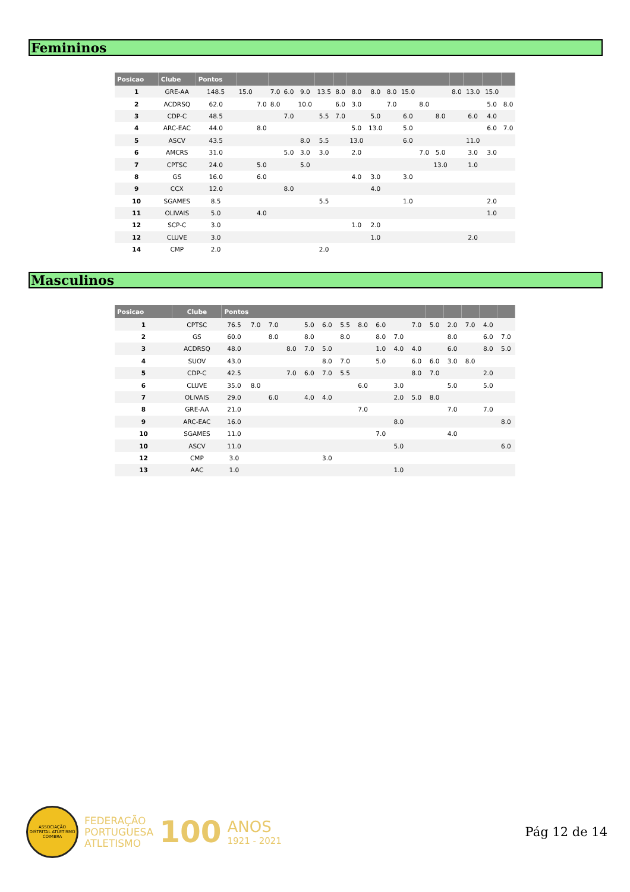Femininos
| Posicao | Clube | Pontos | | | | | | | | | | | | | | | | | |
| --- | --- | --- | --- | --- | --- | --- | --- | --- | --- | --- | --- | --- | --- | --- | --- | --- | --- | --- | --- |
| 1 | GRE-AA | 148.5 | 15.0 | | 7.0 | 6.0 | 9.0 | 13.5 | 8.0 | 8.0 | 8.0 | 8.0 | 15.0 | | | 8.0 | 13.0 | 15.0 | |
| 2 | ACDRSQ | 62.0 | | 7.0 | 8.0 | | 10.0 | | 6.0 | 3.0 | | 7.0 | | 8.0 | | | | 5.0 | 8.0 |
| 3 | CDP-C | 48.5 | | | | 7.0 | | 5.5 | 7.0 | | 5.0 | | 6.0 | | 8.0 | | 6.0 | 4.0 | |
| 4 | ARC-EAC | 44.0 | | 8.0 | | | | | | 5.0 | 13.0 | | 5.0 | | | | | 6.0 | 7.0 |
| 5 | ASCV | 43.5 | | | | | 8.0 | 5.5 | | 13.0 | | | 6.0 | | | | 11.0 | | |
| 6 | AMCRS | 31.0 | | | | 5.0 | 3.0 | 3.0 | | 2.0 | | | | 7.0 | 5.0 | | 3.0 | 3.0 | |
| 7 | CPTSC | 24.0 | | 5.0 | | | 5.0 | | | | | | | | 13.0 | | 1.0 | | |
| 8 | GS | 16.0 | | 6.0 | | | | | | 4.0 | 3.0 | | 3.0 | | | | | | |
| 9 | CCX | 12.0 | | | | 8.0 | | | | | 4.0 | | | | | | | | |
| 10 | SGAMES | 8.5 | | | | | | 5.5 | | | | | 1.0 | | | | | 2.0 | |
| 11 | OLIVAIS | 5.0 | | 4.0 | | | | | | | | | | | | | | 1.0 | |
| 12 | SCP-C | 3.0 | | | | | | | | 1.0 | 2.0 | | | | | | | | |
| 12 | CLUVE | 3.0 | | | | | | | | | 1.0 | | | | | | 2.0 | | |
| 14 | CMP | 2.0 | | | | | | 2.0 | | | | | | | | | | | |
Masculinos
| Posicao | Clube | Pontos | | | | | | | | | | | | | | | |
| --- | --- | --- | --- | --- | --- | --- | --- | --- | --- | --- | --- | --- | --- | --- | --- | --- | --- |
| 1 | CPTSC | 76.5 | 7.0 | 7.0 | | 5.0 | 6.0 | 5.5 | 8.0 | 6.0 | | 7.0 | 5.0 | 2.0 | 7.0 | 4.0 | |
| 2 | GS | 60.0 | | 8.0 | | 8.0 | | 8.0 | | 8.0 | 7.0 | | | 8.0 | | 6.0 | 7.0 |
| 3 | ACDRSQ | 48.0 | | | 8.0 | 7.0 | 5.0 | | | 1.0 | 4.0 | 4.0 | | 6.0 | | 8.0 | 5.0 |
| 4 | SUOV | 43.0 | | | | | 8.0 | 7.0 | | 5.0 | | 6.0 | 6.0 | 3.0 | 8.0 | | |
| 5 | CDP-C | 42.5 | | | 7.0 | 6.0 | 7.0 | 5.5 | | | | 8.0 | 7.0 | | | 2.0 | |
| 6 | CLUVE | 35.0 | 8.0 | | | | | | 6.0 | | 3.0 | | | 5.0 | | 5.0 | |
| 7 | OLIVAIS | 29.0 | | 6.0 | | 4.0 | 4.0 | | | | 2.0 | 5.0 | 8.0 | | | | |
| 8 | GRE-AA | 21.0 | | | | | | | 7.0 | | | | | 7.0 | | 7.0 | |
| 9 | ARC-EAC | 16.0 | | | | | | | | | 8.0 | | | | | | 8.0 |
| 10 | SGAMES | 11.0 | | | | | | | | 7.0 | | | | 4.0 | | | |
| 10 | ASCV | 11.0 | | | | | | | | | 5.0 | | | | | | 6.0 |
| 12 | CMP | 3.0 | | | | | 3.0 | | | | | | | | | | |
| 13 | AAC | 1.0 | | | | | | | | | 1.0 | | | | | | |
ASSOCIAÇÃO DISTRITAL ATLETISMO COIMBRA
FEDERAÇÃO
PORTUGUESA
ATLETISMO
100
ANOS
1921 - 2021
Pág 12 de 14